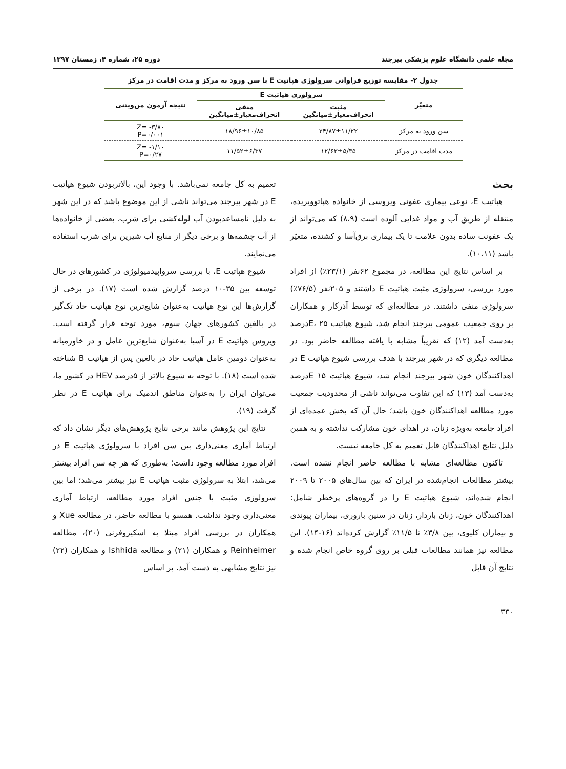مجله علمی دانشگاه علوم پزشکی بیرجند دوره ۲۵، شماره ۴، زمستان ۱۳۹۷
جدول ۲- مقایسه توزیع فراوانی سرولوژی هپاتیت E با سن ورود به مرکز و مدت اقامت در مرکز
| متغیّر | سرولوژی هپاتیت E | | نتیجه آزمون من‌ویتنی |
| --- | --- | --- | --- |
| | مثبت انحراف‌معیار±میانگین | منفی انحراف‌معیار±میانگین | |
| سن ورود به مرکز | ۲۴/۸۷±۱۱/۲۲ | ۱۸/۹۶±۱۰/۸۵ | Z= -۳/۸۰ P=۰/۰۰۱ |
| مدت اقامت در مرکز | ۱۲/۶۳±۵/۳۵ | ۱۱/۵۲±۶/۳۷ | Z= -۱/۱۰ P=۰/۲۷ |
بحث
هپاتیت E، نوعی بیماری عفونی ویروسی از خانواده هپاتوویریده، منتقله از طریق آب و مواد غذایی آلوده است (۸،۹) که می‌تواند از یک عفونت ساده بدون علامت تا یک بیماری برق‌آسا و کشنده، متغیّر باشد (۱۰،۱۱).
بر اساس نتایج این مطالعه، در مجموع ۶۲نفر (۲۳/۱٪) از افراد مورد بررسی، سرولوژی مثبت هپاتیت E داشتند و ۲۰۵نفر (۷۶/۵٪) سرولوژی منفی داشتند. در مطالعه‌ای که توسط آذرکار و همکاران بر روی جمعیت عمومی بیرجند انجام شد، شیوع هپاتیت E، ۲۵درصد به‌دست آمد (۱۲) که تقریباً مشابه با یافته مطالعه حاضر بود. در مطالعه دیگری که در شهر بیرجند با هدف بررسی شیوع هپاتیت E در اهداکنندگان خون شهر بیرجند انجام شد، شیوع هپاتیت E ۱۵درصد به‌دست آمد (۱۳) که این تفاوت می‌تواند ناشی از محدودیت جمعیت مورد مطالعه اهداکنندگان خون باشد؛ حال آن که بخش عمده‌ای از افراد جامعه به‌ویژه زنان، در اهدای خون مشارکت نداشته و به همین دلیل نتایج اهداکنندگان قابل تعمیم به کل جامعه نیست.
تاکنون مطالعه‌ای مشابه با مطالعه حاضر انجام نشده است. بیشتر مطالعات انجام‌شده در ایران که بین سال‌های ۲۰۰۵ تا ۲۰۰۹ انجام شده‌اند، شیوع هپاتیت E را در گروه‌های پرخطر شامل: اهداکنندگان خون، زنان باردار، زنان در سنین باروری، بیماران پیوندی و بیماران کلیوی، بین ۳/۸٪ تا ۱۱/۵٪ گزارش کرده‌اند (۱۶-۱۴). این مطالعه نیز همانند مطالعات قبلی بر روی گروه خاص انجام شده و نتایج آن قابل
تعمیم به کل جامعه نمی‌باشد. با وجود این، بالاتربودن شیوع هپاتیت E در شهر بیرجند می‌تواند ناشی از این موضوع باشد که در این شهر به دلیل نامساعدبودن آب لوله‌کشی برای شرب، بعضی از خانواده‌ها از آب چشمه‌ها و برخی دیگر از منابع آب شیرین برای شرب استفاده می‌نمایند.
شیوع هپاتیت E، با بررسی سرواپیدمیولوژی در کشورهای در حال توسعه بین ۳۵-۱۰ درصد گزارش شده است (۱۷). در برخی از گزارش‌ها این نوع هپاتیت به‌عنوان شایع‌ترین نوع هپاتیت حاد تک‌گیر در بالغین کشورهای جهان سوم، مورد توجه قرار گرفته است. ویروس هپاتیت E در آسیا به‌عنوان شایع‌ترین عامل و در خاورمیانه به‌عنوان دومین عامل هپاتیت حاد در بالغین پس از هپاتیت B شناخته شده است (۱۸). با توجه به شیوع بالاتر از ۵درصد HEV در کشور ما، می‌توان ایران را به‌عنوان مناطق اندمیک برای هپاتیت E در نظر گرفت (۱۹).
نتایج این پژوهش مانند برخی نتایج پژوهش‌های دیگر نشان داد که ارتباط آماری معنی‌داری بین سن افراد با سرولوژی هپاتیت E در افراد مورد مطالعه وجود داشت؛ به‌طوری که هر چه سن افراد بیشتر می‌شد، ابتلا به سرولوژی مثبت هپاتیت E نیز بیشتر می‌شد؛ اما بین سرولوژی مثبت با جنس افراد مورد مطالعه، ارتباط آماری معنی‌داری وجود نداشت. همسو با مطالعه حاضر، در مطالعه Xue و همکاران در بررسی افراد مبتلا به اسکیزوفرنی (۲۰)، مطالعه Reinheimer و همکاران (۲۱) و مطالعه Ishhida و همکاران (۲۲) نیز نتایج مشابهی به دست آمد. بر اساس
۳۳۰